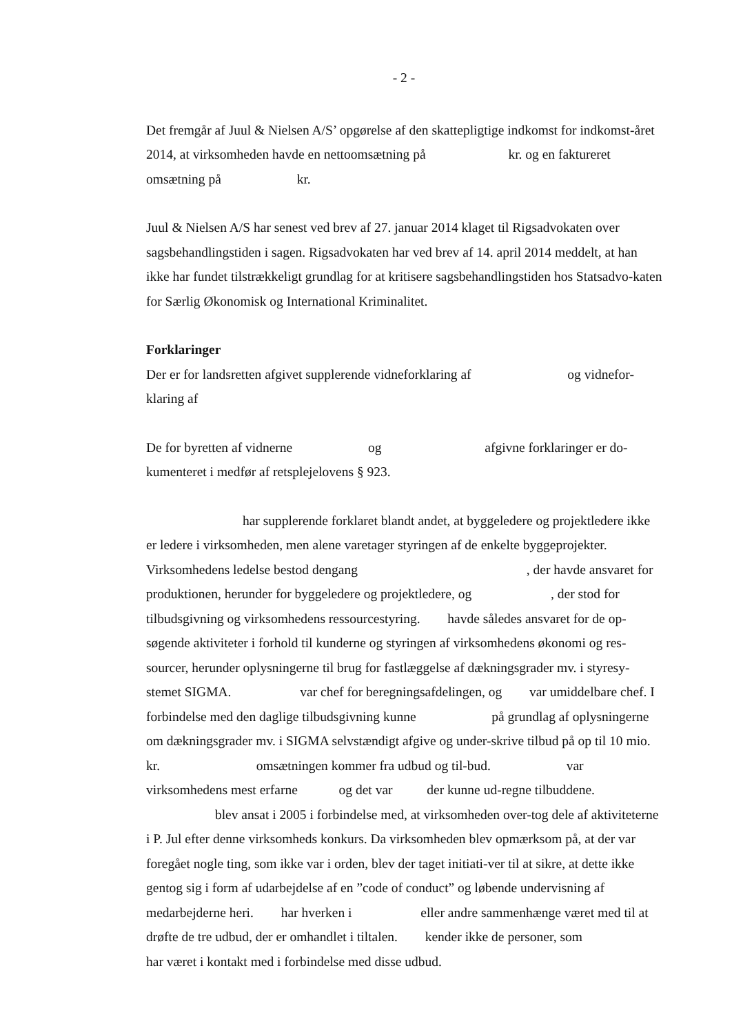- 2 -
Det fremgår af Juul & Nielsen A/S’ opgørelse af den skattepligtige indkomst for indkomst-året 2014, at virksomheden havde en nettoomsætning på kr. og en faktureret omsætning på kr.
Juul & Nielsen A/S har senest ved brev af 27. januar 2014 klaget til Rigsadvokaten over sagsbehandlingstiden i sagen. Rigsadvokaten har ved brev af 14. april 2014 meddelt, at han ikke har fundet tilstrækkeligt grundlag for at kritisere sagsbehandlingstiden hos Statsadvo-katen for Særlig Økonomisk og International Kriminalitet.
Forklaringer
Der er for landsretten afgivet supplerende vidneforklaring af og vidnefor-klaring af
De for byretten af vidnerne og afgivne forklaringer er do-kumenteret i medfør af retsplejelovens § 923.
har supplerende forklaret blandt andet, at byggeledere og projektledere ikke er ledere i virksomheden, men alene varetager styringen af de enkelte byggeprojekter. Virksomhedens ledelse bestod dengang , der havde ansvaret for produktionen, herunder for byggeledere og projektledere, og , der stod for tilbudsgivning og virksomhedens ressourcestyring. havde således ansvaret for de op-søgende aktiviteter i forhold til kunderne og styringen af virksomhedens økonomi og res-sourcer, herunder oplysningerne til brug for fastlæggelse af dækningsgrader mv. i styresy-stemet SIGMA. var chef for beregningsafdelingen, og var umiddelbare chef. I forbindelse med den daglige tilbudsgivning kunne på grundlag af oplysningerne om dækningsgrader mv. i SIGMA selvstændigt afgive og under-skrive tilbud på op til 10 mio. kr. omsætningen kommer fra udbud og til-bud. var virksomhedens mest erfarne og det var der kunne ud-regne tilbuddene. blev ansat i 2005 i forbindelse med, at virksomheden over-tog dele af aktiviteterne i P. Jul efter denne virksomheds konkurs. Da virksomheden blev opmærksom på, at der var foregået nogle ting, som ikke var i orden, blev der taget initiati-ver til at sikre, at dette ikke gentog sig i form af udarbejdelse af en ”code of conduct” og løbende undervisning af medarbejderne heri. har hverken i eller andre sammenhænge været med til at drøfte de tre udbud, der er omhandlet i tiltalen. kender ikke de personer, som har været i kontakt med i forbindelse med disse udbud.